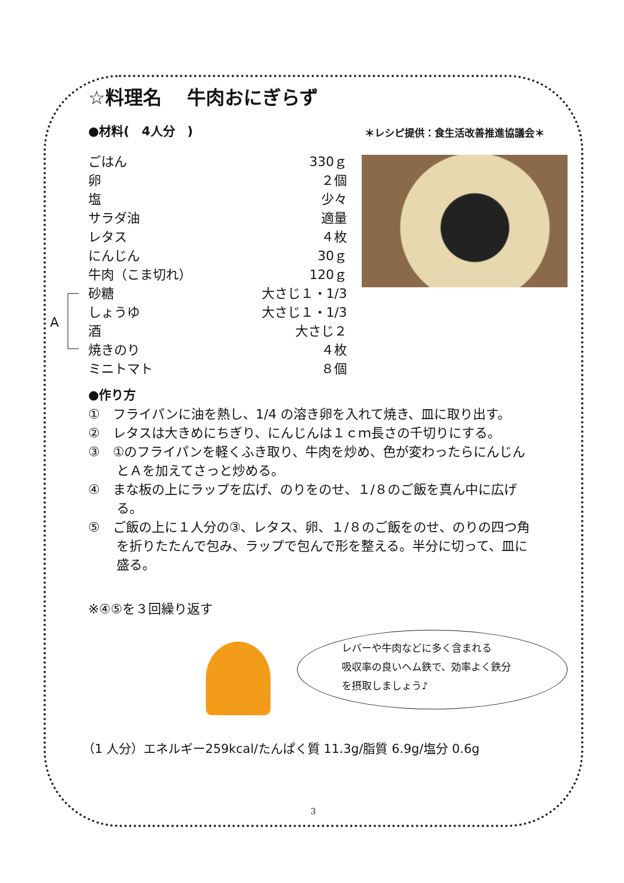☆料理名　 牛肉おにぎらず
＊レシピ提供：食生活改善推進協議会＊
●材料(　4人分　)
A
| ごはん | 330ｇ |
| 卵 | ２個 |
| 塩 | 少々 |
| サラダ油 | 適量 |
| レタス | ４枚 |
| にんじん | 30ｇ |
| 牛肉（こま切れ） | 120ｇ |
| 砂糖 | 大さじ１・1/3 |
| しょうゆ | 大さじ１・1/3 |
| 酒 | 大さじ２ |
| 焼きのり | ４枚 |
| ミニトマト | ８個 |
●作り方
①　フライパンに油を熱し、1/4 の溶き卵を入れて焼き、皿に取り出す。
②　レタスは大きめにちぎり、にんじんは１ｃｍ長さの千切りにする。
③　①のフライパンを軽くふき取り、牛肉を炒め、色が変わったらにんじんとＡを加えてさっと炒める。
④　まな板の上にラップを広げ、のりをのせ、１/８のご飯を真ん中に広げる。
⑤　ご飯の上に１人分の③、レタス、卵、１/８のご飯をのせ、のりの四つ角を折りたたんで包み、ラップで包んで形を整える。半分に切って、皿に盛る。
※④⑤を３回繰り返す
レバーや牛肉などに多く含まれる
吸収率の良いヘム鉄で、効率よく鉄分
を摂取しましょう♪
（1 人分）エネルギー259kcal/たんぱく質 11.3g/脂質 6.9g/塩分 0.6g
3